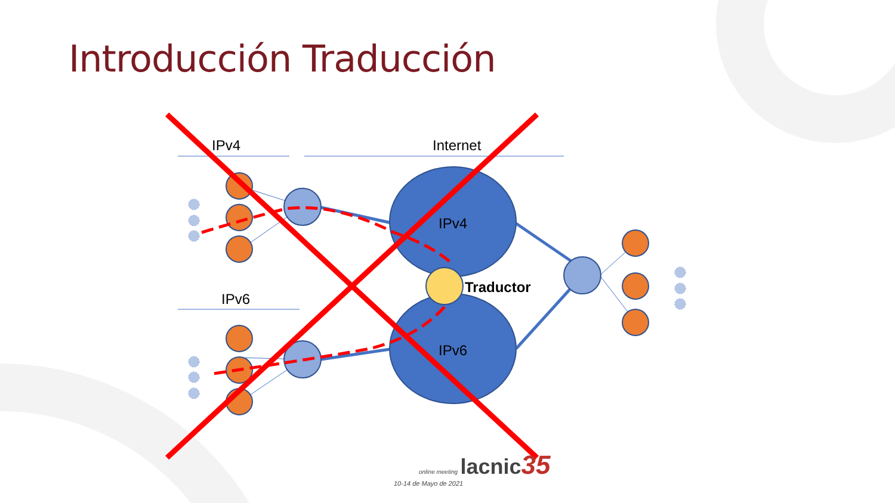IPv4
Internet
IPv6
IPv4
IPv6
Traductor
Introducción Traducción
online meeting lacnic 35
10-14 de Mayo de 2021